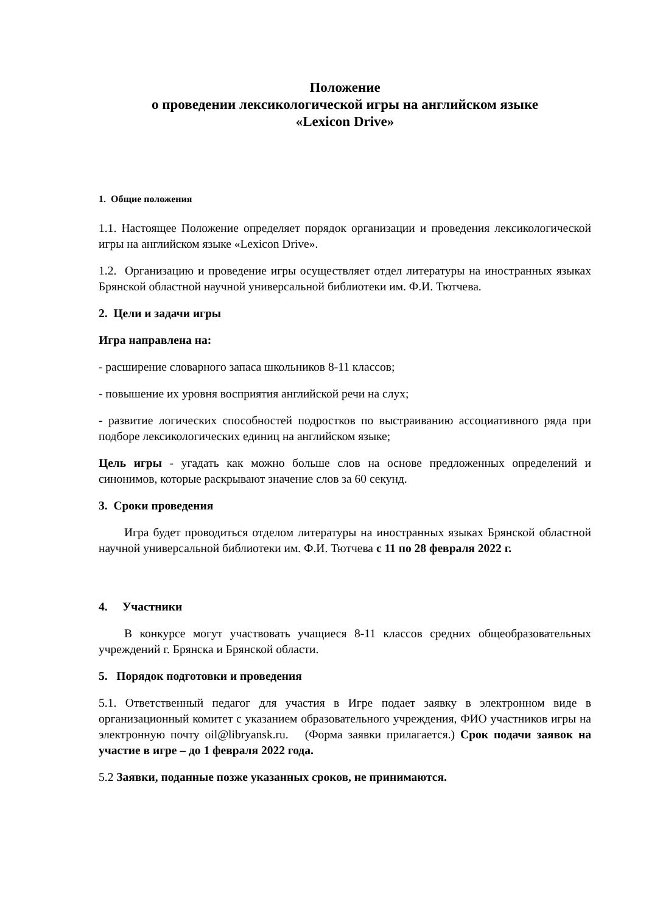Положение
о проведении лексикологической игры на английском языке
«Lexicon Drive»
1. Общие положения
1.1. Настоящее Положение определяет порядок организации и проведения лексикологической игры на английском языке «Lexicon Drive».
1.2. Организацию и проведение игры осуществляет отдел литературы на иностранных языках Брянской областной научной универсальной библиотеки им. Ф.И. Тютчева.
2. Цели и задачи игры
Игра направлена на:
- расширение словарного запаса школьников 8-11 классов;
- повышение их уровня восприятия английской речи на слух;
- развитие логических способностей подростков по выстраиванию ассоциативного ряда при подборе лексикологических единиц на английском языке;
Цель игры - угадать как можно больше слов на основе предложенных определений и синонимов, которые раскрывают значение слов за 60 секунд.
3. Сроки проведения
Игра будет проводиться отделом литературы на иностранных языках Брянской областной научной универсальной библиотеки им. Ф.И. Тютчева с 11 по 28 февраля 2022 г.
4. Участники
В конкурсе могут участвовать учащиеся 8-11 классов средних общеобразовательных учреждений г. Брянска и Брянской области.
5. Порядок подготовки и проведения
5.1. Ответственный педагог для участия в Игре подает заявку в электронном виде в организационный комитет с указанием образовательного учреждения, ФИО участников игры на электронную почту oil@libryansk.ru. (Форма заявки прилагается.) Срок подачи заявок на участие в игре – до 1 февраля 2022 года.
5.2 Заявки, поданные позже указанных сроков, не принимаются.